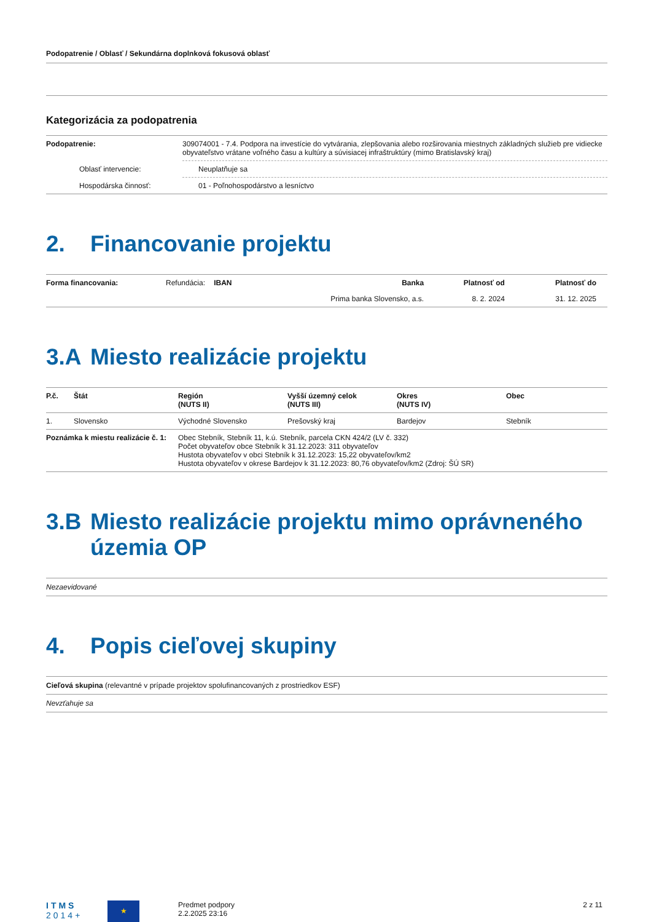Podopatrenie / Oblasť / Sekundárna doplnková fokusová oblasť
Kategorizácia za podopatrenia
| Podopatrenie: | 309074001 - 7.4. Podpora na investície do vytvárania, zlepšovania alebo rozširovania miestnych základných služieb pre vidiecke obyvateľstvo vrátane voľného času a kultúry a súvisiacej infraštruktúry (mimo Bratislavský kraj) |
| Oblasť intervencie: | Neuplatňuje sa |
| Hospodárska činnosť: | 01 - Poľnohospodárstvo a lesníctvo |
2. Financovanie projektu
| Forma financovania: | Refundácia: | IBAN | Banka | Platnosť od | Platnosť do |
| | | | Prima banka Slovensko, a.s. | 8. 2. 2024 | 31. 12. 2025 |
3.A Miesto realizácie projektu
| P.č. | Štát | Región (NUTS II) | Vyšší územný celok (NUTS III) | Okres (NUTS IV) | Obec |
| --- | --- | --- | --- | --- | --- |
| 1. | Slovensko | Východné Slovensko | Prešovský kraj | Bardejov | Stebník |
| Poznámka k miestu realizácie č. 1: | | Obec Stebník, Stebník 11, k.ú. Stebník, parcela CKN 424/2 (LV č. 332) Počet obyvateľov obce Stebník k 31.12.2023: 311 obyvateľov Hustota obyvateľov v obci Stebník k 31.12.2023: 15,22 obyvateľov/km2 Hustota obyvateľov v okrese Bardejov k 31.12.2023: 80,76 obyvateľov/km2 (Zdroj: ŠÚ SR) | | | |
3.B Miesto realizácie projektu mimo oprávneného územia OP
Nezaevidované
4. Popis cieľovej skupiny
Cieľová skupina (relevantné v prípade projektov spolufinancovaných z prostriedkov ESF)
Nevzťahuje sa
ITMS
2014+
★
Predmet podpory
2.2.2025 23:16
2 z 11